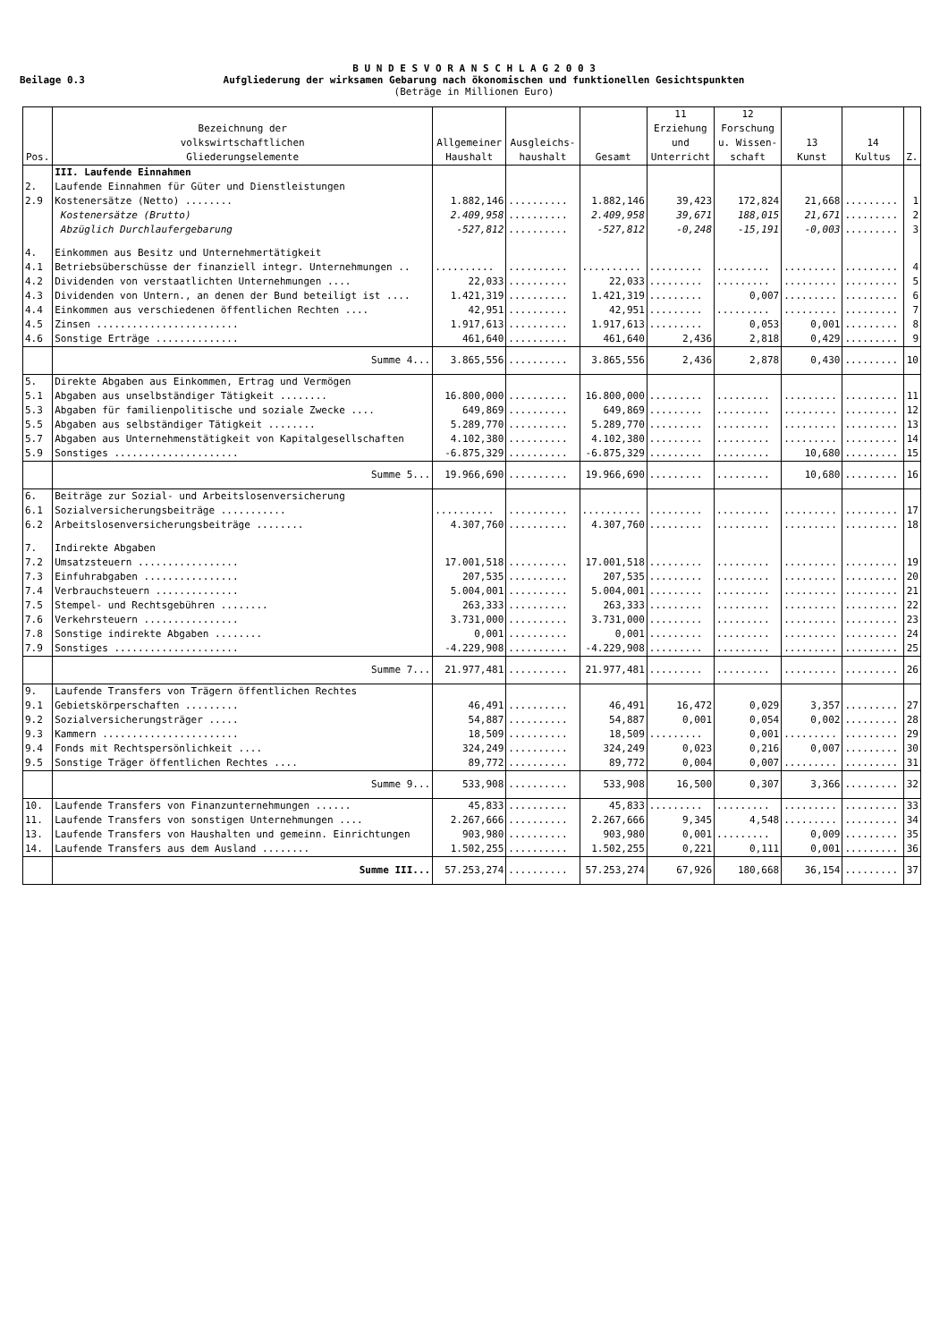B U N D E S V O R A N S C H L A G 2 0 0 3
Beilage 0.3 Aufgliederung der wirksamen Gebarung nach ökonomischen und funktionellen Gesichtspunkten
(Beträge in Millionen Euro)
| Pos. | Bezeichnung der volkswirtschaftlichen Gliederungselemente | Allgemeiner Haushalt | Ausgleichs- haushalt | Gesamt | 11 Erziehung und Unterricht | 12 Forschung u. Wissen- schaft | 13 Kunst | 14 Kultus | Z. |
| --- | --- | --- | --- | --- | --- | --- | --- | --- | --- |
| | III. Laufende Einnahmen | | | | | | | | |
| 2. | Laufende Einnahmen für Güter und Dienstleistungen | | | | | | | | |
| 2.9 | Kostenersätze (Netto) ........ | 1.882,146 | .......... | 1.882,146 | 39,423 | 172,824 | 21,668 | ......... | 1 |
| | Kostenersätze (Brutto) | 2.409,958 | .......... | 2.409,958 | 39,671 | 188,015 | 21,671 | ......... | 2 |
| | Abzüglich Durchlaufergebarung | -527,812 | .......... | -527,812 | -0,248 | -15,191 | -0,003 | ......... | 3 |
| 4. | Einkommen aus Besitz und Unternehmertätigkeit | | | | | | | | |
| 4.1 | Betriebsüberschüsse der finanziell integr. Unternehmungen .. | .......... | .......... | .......... | ......... | ......... | ......... | ......... | 4 |
| 4.2 | Dividenden von verstaatlichten Unternehmungen .... | 22,033 | .......... | 22,033 | ......... | ......... | ......... | ......... | 5 |
| 4.3 | Dividenden von Untern., an denen der Bund beteiligt ist .... | 1.421,319 | .......... | 1.421,319 | ......... | 0,007 | ......... | ......... | 6 |
| 4.4 | Einkommen aus verschiedenen öffentlichen Rechten .... | 42,951 | .......... | 42,951 | ......... | ......... | ......... | ......... | 7 |
| 4.5 | Zinsen ........................ | 1.917,613 | .......... | 1.917,613 | ......... | 0,053 | 0,001 | ......... | 8 |
| 4.6 | Sonstige Erträge .............. | 461,640 | .......... | 461,640 | 2,436 | 2,818 | 0,429 | ......... | 9 |
| | Summe 4... | 3.865,556 | .......... | 3.865,556 | 2,436 | 2,878 | 0,430 | ......... | 10 |
| 5. | Direkte Abgaben aus Einkommen, Ertrag und Vermögen | | | | | | | | |
| 5.1 | Abgaben aus unselbständiger Tätigkeit ........ | 16.800,000 | .......... | 16.800,000 | ......... | ......... | ......... | ......... | 11 |
| 5.3 | Abgaben für familienpolitische und soziale Zwecke .... | 649,869 | .......... | 649,869 | ......... | ......... | ......... | ......... | 12 |
| 5.5 | Abgaben aus selbständiger Tätigkeit ........ | 5.289,770 | .......... | 5.289,770 | ......... | ......... | ......... | ......... | 13 |
| 5.7 | Abgaben aus Unternehmenstätigkeit von Kapitalgesellschaften | 4.102,380 | .......... | 4.102,380 | ......... | ......... | ......... | ......... | 14 |
| 5.9 | Sonstiges ..................... | -6.875,329 | .......... | -6.875,329 | ......... | ......... | 10,680 | ......... | 15 |
| | Summe 5... | 19.966,690 | .......... | 19.966,690 | ......... | ......... | 10,680 | ......... | 16 |
| 6. | Beiträge zur Sozial- und Arbeitslosenversicherung | | | | | | | | |
| 6.1 | Sozialversicherungsbeiträge ........... | .......... | .......... | .......... | ......... | ......... | ......... | ......... | 17 |
| 6.2 | Arbeitslosenversicherungsbeiträge ........ | 4.307,760 | .......... | 4.307,760 | ......... | ......... | ......... | ......... | 18 |
| 7. | Indirekte Abgaben | | | | | | | | |
| 7.2 | Umsatzsteuern ................. | 17.001,518 | .......... | 17.001,518 | ......... | ......... | ......... | ......... | 19 |
| 7.3 | Einfuhrabgaben ................ | 207,535 | .......... | 207,535 | ......... | ......... | ......... | ......... | 20 |
| 7.4 | Verbrauchsteuern .............. | 5.004,001 | .......... | 5.004,001 | ......... | ......... | ......... | ......... | 21 |
| 7.5 | Stempel- und Rechtsgebühren ........ | 263,333 | .......... | 263,333 | ......... | ......... | ......... | ......... | 22 |
| 7.6 | Verkehrsteuern ................ | 3.731,000 | .......... | 3.731,000 | ......... | ......... | ......... | ......... | 23 |
| 7.8 | Sonstige indirekte Abgaben ........ | 0,001 | .......... | 0,001 | ......... | ......... | ......... | ......... | 24 |
| 7.9 | Sonstiges ..................... | -4.229,908 | .......... | -4.229,908 | ......... | ......... | ......... | ......... | 25 |
| | Summe 7... | 21.977,481 | .......... | 21.977,481 | ......... | ......... | ......... | ......... | 26 |
| 9. | Laufende Transfers von Trägern öffentlichen Rechtes | | | | | | | | |
| 9.1 | Gebietskörperschaften ......... | 46,491 | .......... | 46,491 | 16,472 | 0,029 | 3,357 | ......... | 27 |
| 9.2 | Sozialversicherungsträger ..... | 54,887 | .......... | 54,887 | 0,001 | 0,054 | 0,002 | ......... | 28 |
| 9.3 | Kammern ....................... | 18,509 | .......... | 18,509 | ......... | 0,001 | ......... | ......... | 29 |
| 9.4 | Fonds mit Rechtspersönlichkeit .... | 324,249 | .......... | 324,249 | 0,023 | 0,216 | 0,007 | ......... | 30 |
| 9.5 | Sonstige Träger öffentlichen Rechtes .... | 89,772 | .......... | 89,772 | 0,004 | 0,007 | ......... | ......... | 31 |
| | Summe 9... | 533,908 | .......... | 533,908 | 16,500 | 0,307 | 3,366 | ......... | 32 |
| 10. | Laufende Transfers von Finanzunternehmungen ...... | 45,833 | .......... | 45,833 | ......... | ......... | ......... | ......... | 33 |
| 11. | Laufende Transfers von sonstigen Unternehmungen .... | 2.267,666 | .......... | 2.267,666 | 9,345 | 4,548 | ......... | ......... | 34 |
| 13. | Laufende Transfers von Haushalten und gemeinn. Einrichtungen | 903,980 | .......... | 903,980 | 0,001 | ......... | 0,009 | ......... | 35 |
| 14. | Laufende Transfers aus dem Ausland ........ | 1.502,255 | .......... | 1.502,255 | 0,221 | 0,111 | 0,001 | ......... | 36 |
| | Summe III... | 57.253,274 | .......... | 57.253,274 | 67,926 | 180,668 | 36,154 | ......... | 37 |